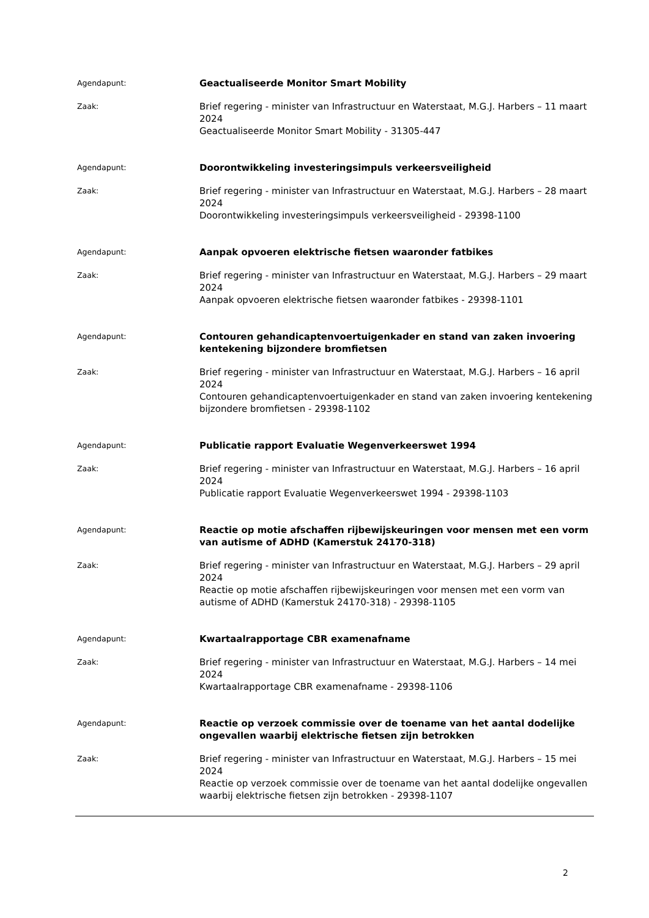Agendapunt:
Geactualiseerde Monitor Smart Mobility
Zaak:
Brief regering - minister van Infrastructuur en Waterstaat, M.G.J. Harbers – 11 maart 2024
Geactualiseerde Monitor Smart Mobility - 31305-447
Agendapunt:
Doorontwikkeling investeringsimpuls verkeersveiligheid
Zaak:
Brief regering - minister van Infrastructuur en Waterstaat, M.G.J. Harbers – 28 maart 2024
Doorontwikkeling investeringsimpuls verkeersveiligheid - 29398-1100
Agendapunt:
Aanpak opvoeren elektrische fietsen waaronder fatbikes
Zaak:
Brief regering - minister van Infrastructuur en Waterstaat, M.G.J. Harbers – 29 maart 2024
Aanpak opvoeren elektrische fietsen waaronder fatbikes - 29398-1101
Agendapunt:
Contouren gehandicaptenvoertuigenkader en stand van zaken invoering kentekening bijzondere bromfietsen
Zaak:
Brief regering - minister van Infrastructuur en Waterstaat, M.G.J. Harbers – 16 april 2024
Contouren gehandicaptenvoertuigenkader en stand van zaken invoering kentekening bijzondere bromfietsen - 29398-1102
Agendapunt:
Publicatie rapport Evaluatie Wegenverkeerswet 1994
Zaak:
Brief regering - minister van Infrastructuur en Waterstaat, M.G.J. Harbers – 16 april 2024
Publicatie rapport Evaluatie Wegenverkeerswet 1994 - 29398-1103
Agendapunt:
Reactie op motie afschaffen rijbewijskeuringen voor mensen met een vorm van autisme of ADHD (Kamerstuk 24170-318)
Zaak:
Brief regering - minister van Infrastructuur en Waterstaat, M.G.J. Harbers – 29 april 2024
Reactie op motie afschaffen rijbewijskeuringen voor mensen met een vorm van autisme of ADHD (Kamerstuk 24170-318) - 29398-1105
Agendapunt:
Kwartaalrapportage CBR examenafname
Zaak:
Brief regering - minister van Infrastructuur en Waterstaat, M.G.J. Harbers – 14 mei 2024
Kwartaalrapportage CBR examenafname - 29398-1106
Agendapunt:
Reactie op verzoek commissie over de toename van het aantal dodelijke ongevallen waarbij elektrische fietsen zijn betrokken
Zaak:
Brief regering - minister van Infrastructuur en Waterstaat, M.G.J. Harbers – 15 mei 2024
Reactie op verzoek commissie over de toename van het aantal dodelijke ongevallen waarbij elektrische fietsen zijn betrokken - 29398-1107
2